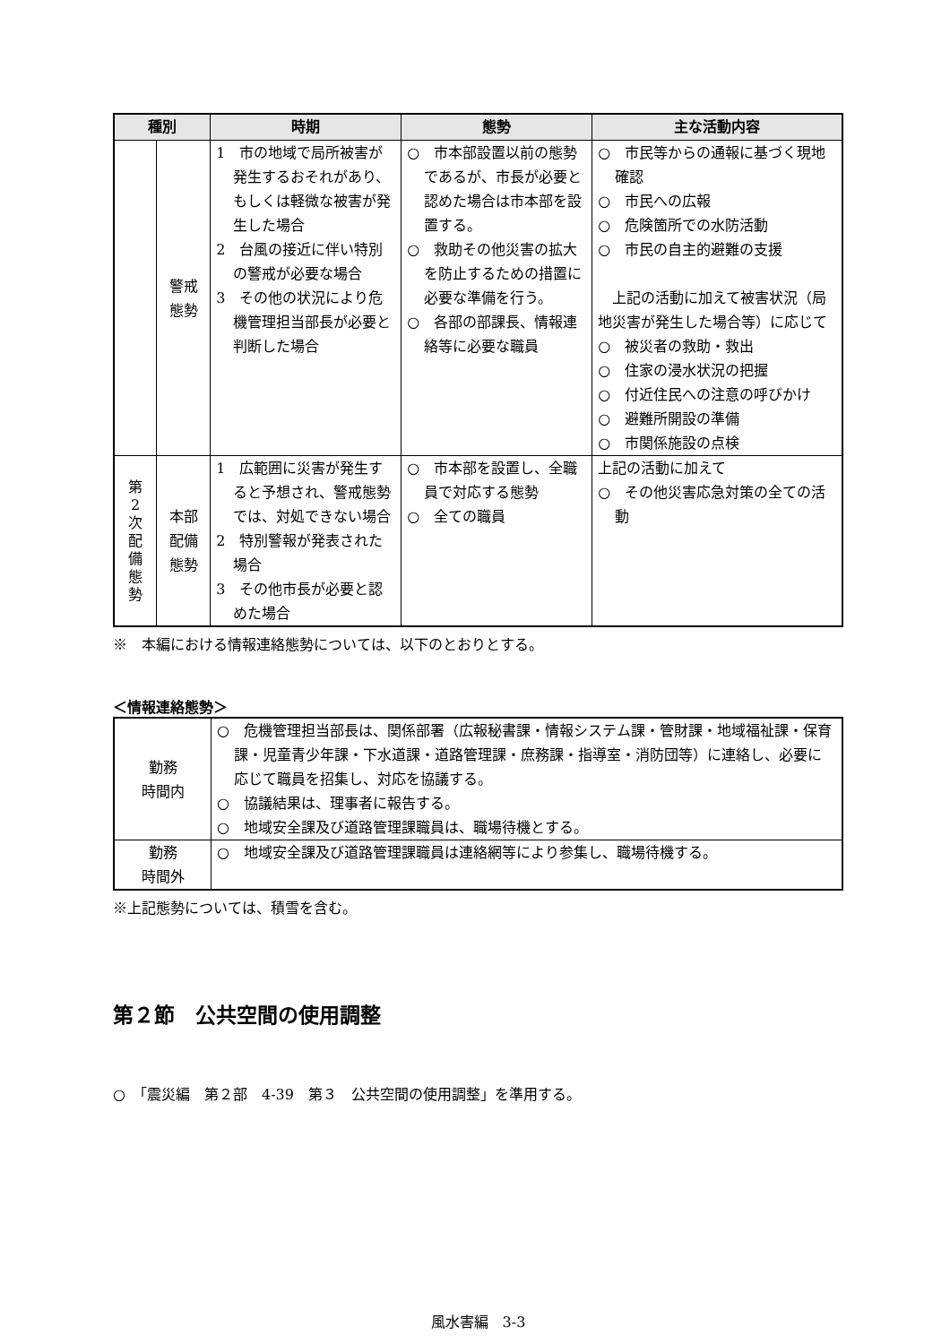| 種別 | | 時期 | 態勢 | 主な活動内容 |
| --- | --- | --- | --- | --- |
| | 警戒態勢 | 1 市の地域で局所被害が発生するおそれがあり、もしくは軽微な被害が発生した場合 2 台風の接近に伴い特別の警戒が必要な場合 3 その他の状況により危機管理担当部長が必要と判断した場合 | ○ 市本部設置以前の態勢であるが、市長が必要と認めた場合は市本部を設置する。 ○ 救助その他災害の拡大を防止するための措置に必要な準備を行う。 ○ 各部の部課長、情報連絡等に必要な職員 | ○ 市民等からの通報に基づく現地確認 ○ 市民への広報 ○ 危険箇所での水防活動 ○ 市民の自主的避難の支援 上記の活動に加えて被害状況（局地災害が発生した場合等）に応じて ○ 被災者の救助・救出 ○ 住家の浸水状況の把握 ○ 付近住民への注意の呼びかけ ○ 避難所開設の準備 ○ 市関係施設の点検 |
| 第 2 次 配 備 態 勢 | 本部配備 態勢 | 1 広範囲に災害が発生すると予想され、警戒態勢では、対処できない場合 2 特別警報が発表された場合 3 その他市長が必要と認めた場合 | ○ 市本部を設置し、全職員で対応する態勢 ○ 全ての職員 | 上記の活動に加えて ○ その他災害応急対策の全ての活動 |
※　本編における情報連絡態勢については、以下のとおりとする。
＜情報連絡態勢＞
| 勤務 時間内 | ○ 危機管理担当部長は、関係部署（広報秘書課・情報システム課・管財課・地域福祉課・保育課・児童青少年課・下水道課・道路管理課・庶務課・指導室・消防団等）に連絡し、必要に応じて職員を招集し、対応を協議する。 ○ 協議結果は、理事者に報告する。 ○ 地域安全課及び道路管理課職員は、職場待機とする。 |
| 勤務 時間外 | ○ 地域安全課及び道路管理課職員は連絡網等により参集し、職場待機する。 |
※上記態勢については、積雪を含む。
第２節　公共空間の使用調整
○　「震災編　第２部　4-39　第３　公共空間の使用調整」を準用する。
風水害編　3-3